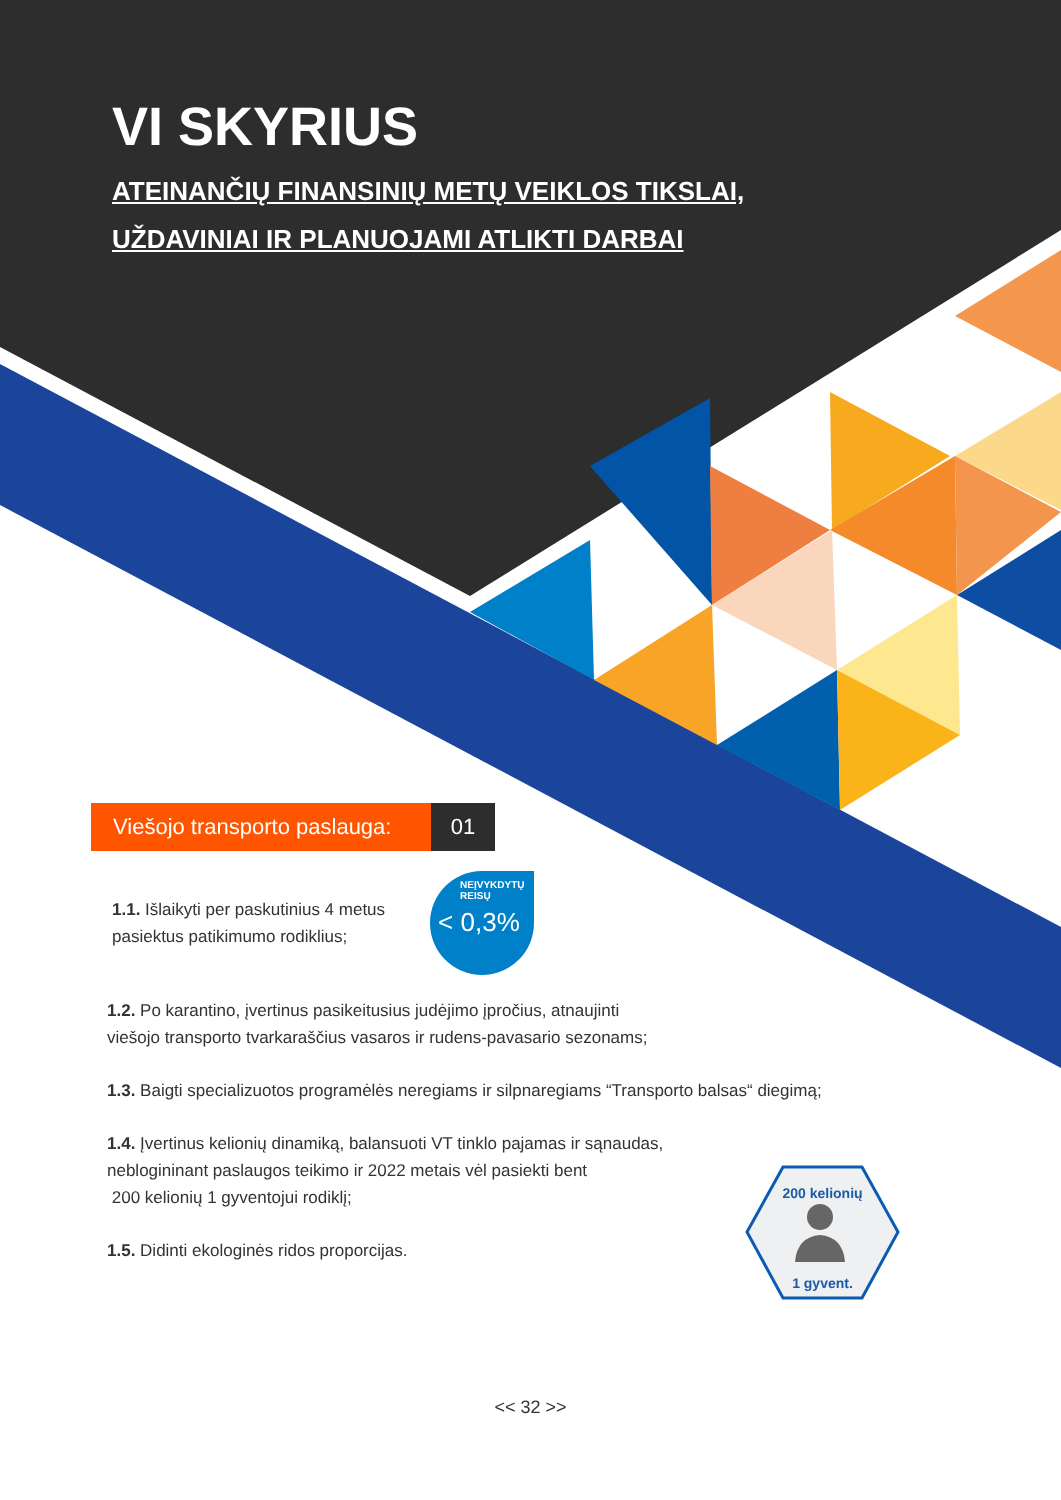VI SKYRIUS
ATEINANČIŲ FINANSINIŲ METŲ VEIKLOS TIKSLAI,
UŽDAVINIAI IR PLANUOJAMI ATLIKTI DARBAI
Viešojo transporto paslauga:
01
1.1. Išlaikyti per paskutinius 4 metus
pasiektus patikimumo rodiklius;
NEĮVYKDYTŲ
REISŲ
< 0,3%
1.2. Po karantino, įvertinus pasikeitusius judėjimo įpročius, atnaujinti
viešojo transporto tvarkaraščius vasaros ir rudens-pavasario sezonams;
1.3. Baigti specializuotos programėlės neregiams ir silpnaregiams “Transporto balsas“ diegimą;
1.4. Įvertinus kelionių dinamiką, balansuoti VT tinklo pajamas ir sąnaudas,
neblogininant paslaugos teikimo ir 2022 metais vėl pasiekti bent
200 kelionių 1 gyventojui rodiklį;
1.5. Didinti ekologinės ridos proporcijas.
<< 32 >>
200 kelionių
1 gyvent.